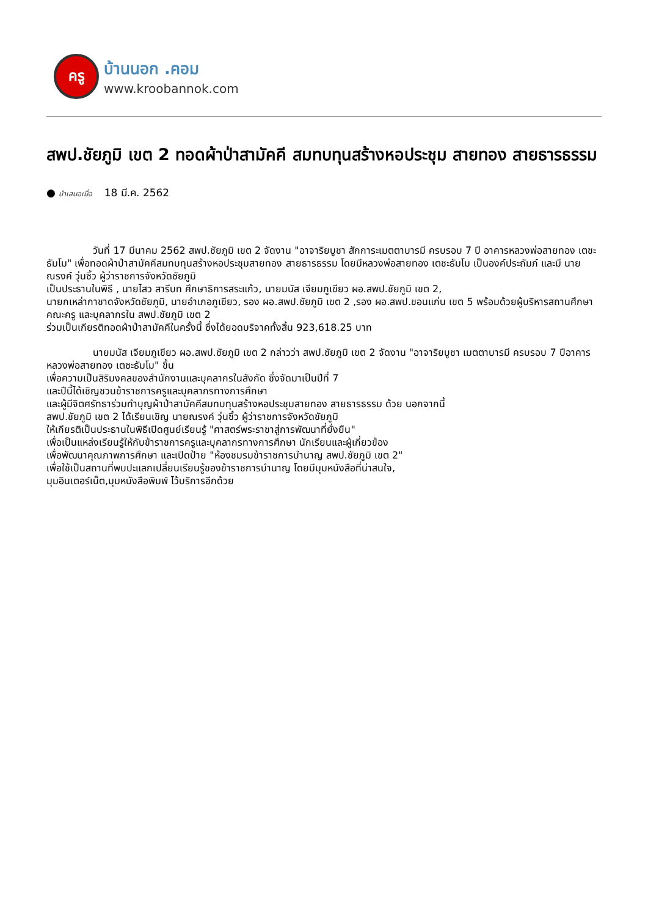ครู
บ้านนอก .คอม
www.kroobannok.com
สพป.ชัยภูมิ เขต 2 ทอดผ้าป่าสามัคคี สมทบทุนสร้างหอประชุม สายทอง สายธารธรรม
● นำเสนอเมื่อ 18 มี.ค. 2562
วันที่ 17 มีนาคม 2562 สพป.ชัยภูมิ เขต 2 จัดงาน "อาจาริยบูชา สักการะเมตตาบารมี ครบรอบ 7 ปี อาคารหลวงพ่อสายทอง เตชะธัมโม" เพื่อทอดผ้าป่าสามัคคีสมทบทุนสร้างหอประชุมสายทอง สายธารธรรม โดยมีหลวงพ่อสายทอง เตชะธัมโม เป็นองค์ประถัมภ์ และมี นายณรงค์ วุ่นซิ้ว ผู้ว่าราชการจังหวัดชัยภูมิ
เป็นประธานในพิธี , นายไสว สารีบท ศึกษาธิการสระแก้ว, นายมนัส เจียมภูเขียว ผอ.สพป.ชัยภูมิ เขต 2,
นายกเหล่ากาชาดจังหวัดชัยภูมิ, นายอำเภอภูเขียว, รอง ผอ.สพป.ชัยภูมิ เขต 2 ,รอง ผอ.สพป.ขอนแก่น เขต 5 พร้อมด้วยผู้บริหารสถานศึกษา คณะครู และบุคลากรใน สพป.ชัยภูมิ เขต 2
ร่วมเป็นเกียรติทอดผ้าป่าสามัคคีในครั้งนี้ ซึ่งได้ยอดบริจาคทั้งสิ้น 923,618.25 บาท
นายมนัส เจียมภูเขียว ผอ.สพป.ชัยภูมิ เขต 2 กล่าวว่า สพป.ชัยภูมิ เขต 2 จัดงาน "อาจาริยบูชา เมตตาบารมี ครบรอบ 7 ปีอาคารหลวงพ่อสายทอง เตชะธัมโม" ขึ้น
เพื่อความเป็นสิริมงคลของสำนักงานและบุคลากรในสังกัด ซึ่งจัดมาเป็นปีที่ 7
และปีนี้ได้เชิญชวนข้าราชการครูและบุคลากรทางการศึกษา
และผู้มีจิตศรัทธาร่วมทำบุญผ้าป่าสามัคคีสมทบทุนสร้างหอประชุมสายทอง สายธารธรรม ด้วย นอกจากนี้
สพป.ชัยภูมิ เขต 2 ได้เรียนเชิญ นายณรงค์ วุ่นซิ้ว ผู้ว่าราชการจังหวัดชัยภูมิ
ให้เกียรติเป็นประธานในพิธีเปิดศูนย์เรียนรู้ "ศาสตร์พระราชาสู่การพัฒนาที่ยั่งยืน"
เพื่อเป็นแหล่งเรียนรู้ให้กับข้าราชการครูและบุคลากรทางการศึกษา นักเรียนและผู้เกี่ยวข้อง
เพื่อพัฒนาคุณภาพการศึกษา และเปิดป้าย "ห้องชมรมข้าราชการบำนาญ สพป.ชัยภูมิ เขต 2"
เพื่อใช้เป็นสถานที่พบปะแลกเปลี่ยนเรียนรู้ของข้าราชการบำนาญ โดยมีมุมหนังสือที่น่าสนใจ,
มุมอินเตอร์เน็ต,มุมหนังสือพิมพ์ ไว้บริการอีกด้วย